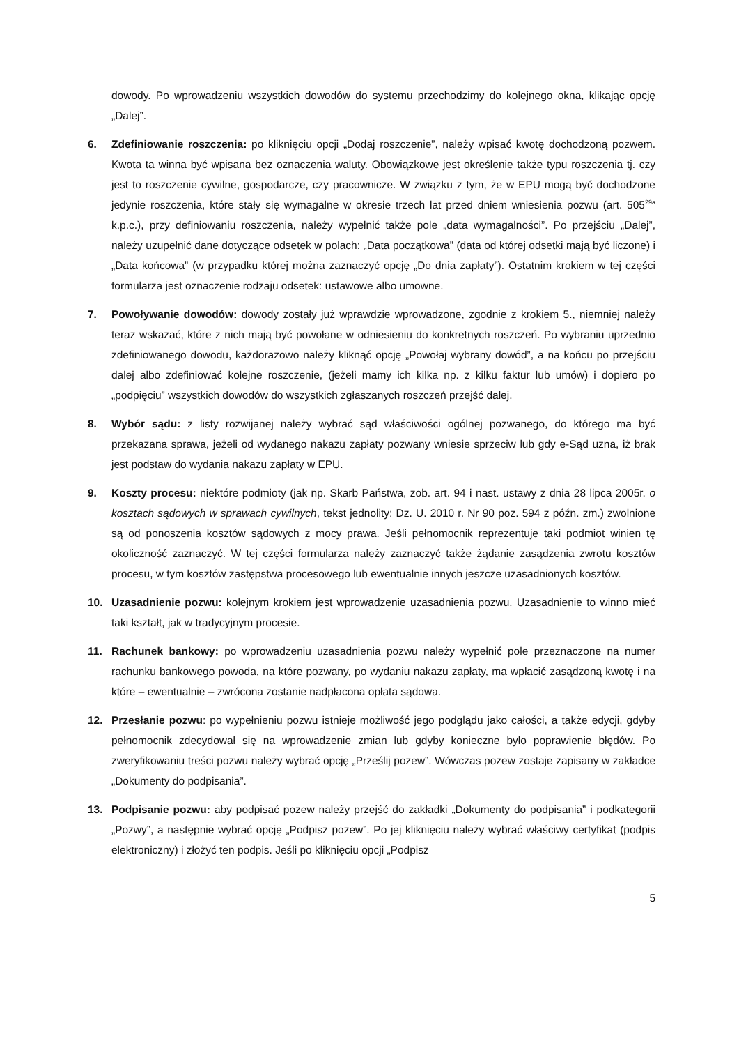dowody. Po wprowadzeniu wszystkich dowodów do systemu przechodzimy do kolejnego okna, klikając opcję „Dalej”.
6. Zdefiniowanie roszczenia: po kliknięciu opcji „Dodaj roszczenie”, należy wpisać kwotę dochodzoną pozwem. Kwota ta winna być wpisana bez oznaczenia waluty. Obowiązkowe jest określenie także typu roszczenia tj. czy jest to roszczenie cywilne, gospodarcze, czy pracownicze. W związku z tym, że w EPU mogą być dochodzone jedynie roszczenia, które stały się wymagalne w okresie trzech lat przed dniem wniesienia pozwu (art. 505<sup>29a</sup> k.p.c.), przy definiowaniu roszczenia, należy wypełnić także pole „data wymagalności”. Po przejściu „Dalej”, należy uzupełnić dane dotyczące odsetek w polach: „Data początkowa” (data od której odsetki mają być liczone) i „Data końcowa” (w przypadku której można zaznaczyć opcję „Do dnia zapłaty”). Ostatnim krokiem w tej części formularza jest oznaczenie rodzaju odsetek: ustawowe albo umowne.
7. Powoływanie dowodów: dowody zostały już wprawdzie wprowadzone, zgodnie z krokiem 5., niemniej należy teraz wskazać, które z nich mają być powołane w odniesieniu do konkretnych roszczeń. Po wybraniu uprzednio zdefiniowanego dowodu, każdorazowo należy kliknąć opcję „Powołaj wybrany dowód”, a na końcu po przejściu dalej albo zdefiniować kolejne roszczenie, (jeżeli mamy ich kilka np. z kilku faktur lub umów) i dopiero po „podpięciu” wszystkich dowodów do wszystkich zgłaszanych roszczeń przejść dalej.
8. Wybór sądu: z listy rozwijanej należy wybrać sąd właściwości ogólnej pozwanego, do którego ma być przekazana sprawa, jeżeli od wydanego nakazu zapłaty pozwany wniesie sprzeciw lub gdy e-Sąd uzna, iż brak jest podstaw do wydania nakazu zapłaty w EPU.
9. Koszty procesu: niektóre podmioty (jak np. Skarb Państwa, zob. art. 94 i nast. ustawy z dnia 28 lipca 2005r. o kosztach sądowych w sprawach cywilnych, tekst jednolity: Dz. U. 2010 r. Nr 90 poz. 594 z późn. zm.) zwolnione są od ponoszenia kosztów sądowych z mocy prawa. Jeśli pełnomocnik reprezentuje taki podmiot winien tę okoliczność zaznaczyć. W tej części formularza należy zaznaczyć także żądanie zasądzenia zwrotu kosztów procesu, w tym kosztów zastępstwa procesowego lub ewentualnie innych jeszcze uzasadnionych kosztów.
10. Uzasadnienie pozwu: kolejnym krokiem jest wprowadzenie uzasadnienia pozwu. Uzasadnienie to winno mieć taki kształt, jak w tradycyjnym procesie.
11. Rachunek bankowy: po wprowadzeniu uzasadnienia pozwu należy wypełnić pole przeznaczone na numer rachunku bankowego powoda, na które pozwany, po wydaniu nakazu zapłaty, ma wpłacić zasądzoną kwotę i na które – ewentualnie – zwrócona zostanie nadpłacona opłata sądowa.
12. Przesłanie pozwu: po wypełnieniu pozwu istnieje możliwość jego podglądu jako całości, a także edycji, gdyby pełnomocnik zdecydował się na wprowadzenie zmian lub gdyby konieczne było poprawienie błędów. Po zweryfikowaniu treści pozwu należy wybrać opcję „Prześlij pozew”. Wówczas pozew zostaje zapisany w zakładce „Dokumenty do podpisania”.
13. Podpisanie pozwu: aby podpisać pozew należy przejść do zakładki „Dokumenty do podpisania” i podkategorii „Pozwy”, a następnie wybrać opcję „Podpisz pozew”. Po jej kliknięciu należy wybrać właściwy certyfikat (podpis elektroniczny) i złożyć ten podpis. Jeśli po kliknięciu opcji „Podpisz
5